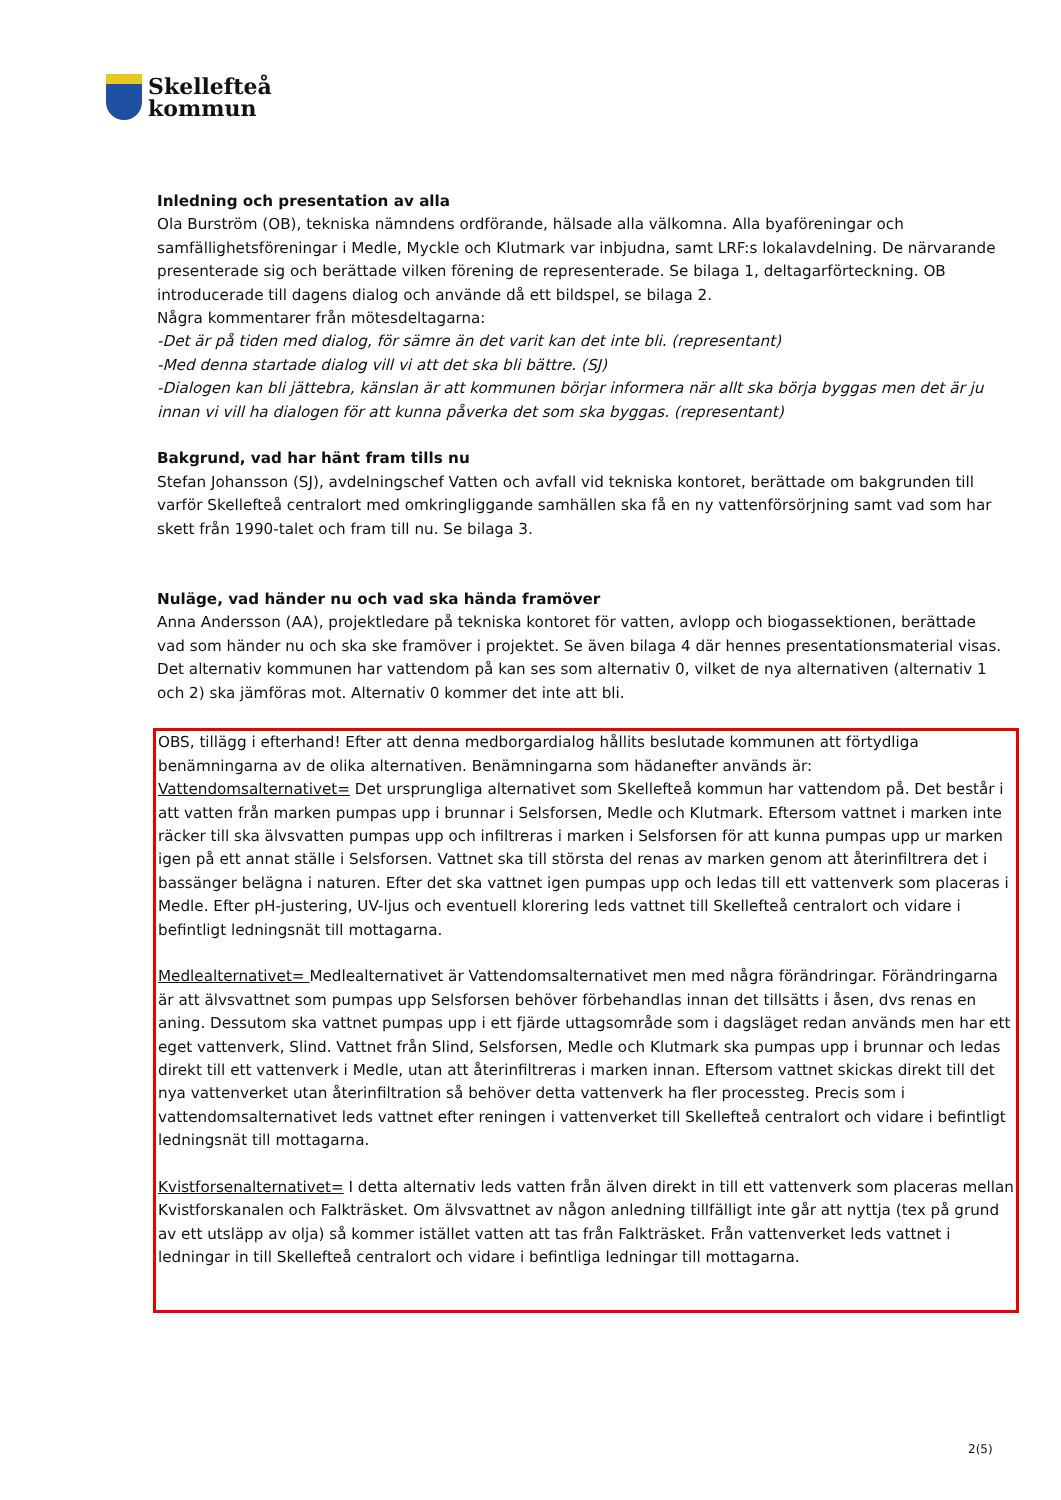Skellefteå
kommun
Inledning och presentation av alla
Ola Burström (OB), tekniska nämndens ordförande, hälsade alla välkomna. Alla byaföreningar och samfällighetsföreningar i Medle, Myckle och Klutmark var inbjudna, samt LRF:s lokalavdelning. De närvarande presenterade sig och berättade vilken förening de representerade. Se bilaga 1, deltagarförteckning. OB introducerade till dagens dialog och använde då ett bildspel, se bilaga 2.
Några kommentarer från mötesdeltagarna:
-Det är på tiden med dialog, för sämre än det varit kan det inte bli. (representant)
-Med denna startade dialog vill vi att det ska bli bättre. (SJ)
-Dialogen kan bli jättebra, känslan är att kommunen börjar informera när allt ska börja byggas men det är ju innan vi vill ha dialogen för att kunna påverka det som ska byggas. (representant)
Bakgrund, vad har hänt fram tills nu
Stefan Johansson (SJ), avdelningschef Vatten och avfall vid tekniska kontoret, berättade om bakgrunden till varför Skellefteå centralort med omkringliggande samhällen ska få en ny vattenförsörjning samt vad som har skett från 1990-talet och fram till nu. Se bilaga 3.
Nuläge, vad händer nu och vad ska hända framöver
Anna Andersson (AA), projektledare på tekniska kontoret för vatten, avlopp och biogassektionen, berättade vad som händer nu och ska ske framöver i projektet. Se även bilaga 4 där hennes presentationsmaterial visas. Det alternativ kommunen har vattendom på kan ses som alternativ 0, vilket de nya alternativen (alternativ 1 och 2) ska jämföras mot. Alternativ 0 kommer det inte att bli.
OBS, tillägg i efterhand! Efter att denna medborgardialog hållits beslutade kommunen att förtydliga benämningarna av de olika alternativen. Benämningarna som hädanefter används är:
Vattendomsalternativet= Det ursprungliga alternativet som Skellefteå kommun har vattendom på. Det består i att vatten från marken pumpas upp i brunnar i Selsforsen, Medle och Klutmark. Eftersom vattnet i marken inte räcker till ska älvsvatten pumpas upp och infiltreras i marken i Selsforsen för att kunna pumpas upp ur marken igen på ett annat ställe i Selsforsen. Vattnet ska till största del renas av marken genom att återinfiltrera det i bassänger belägna i naturen. Efter det ska vattnet igen pumpas upp och ledas till ett vattenverk som placeras i Medle. Efter pH-justering, UV-ljus och eventuell klorering leds vattnet till Skellefteå centralort och vidare i befintligt ledningsnät till mottagarna.
Medlealternativet= Medlealternativet är Vattendomsalternativet men med några förändringar. Förändringarna är att älvsvattnet som pumpas upp Selsforsen behöver förbehandlas innan det tillsätts i åsen, dvs renas en aning. Dessutom ska vattnet pumpas upp i ett fjärde uttagsområde som i dagsläget redan används men har ett eget vattenverk, Slind. Vattnet från Slind, Selsforsen, Medle och Klutmark ska pumpas upp i brunnar och ledas direkt till ett vattenverk i Medle, utan att återinfiltreras i marken innan. Eftersom vattnet skickas direkt till det nya vattenverket utan återinfiltration så behöver detta vattenverk ha fler processteg. Precis som i vattendomsalternativet leds vattnet efter reningen i vattenverket till Skellefteå centralort och vidare i befintligt ledningsnät till mottagarna.
Kvistforsenalternativet= I detta alternativ leds vatten från älven direkt in till ett vattenverk som placeras mellan Kvistforskanalen och Falkträsket. Om älvsvattnet av någon anledning tillfälligt inte går att nyttja (tex på grund av ett utsläpp av olja) så kommer istället vatten att tas från Falkträsket. Från vattenverket leds vattnet i ledningar in till Skellefteå centralort och vidare i befintliga ledningar till mottagarna.
2(5)